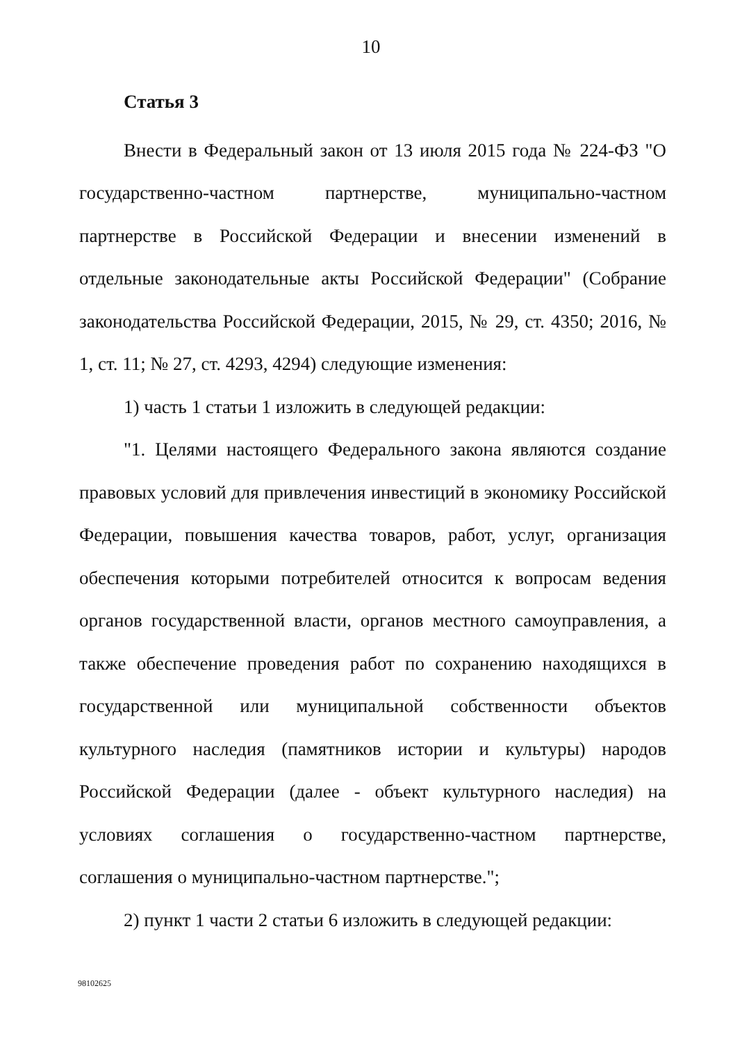10
Статья 3
Внести в Федеральный закон от 13 июля 2015 года № 224-ФЗ "О государственно-частном партнерстве, муниципально-частном партнерстве в Российской Федерации и внесении изменений в отдельные законодательные акты Российской Федерации" (Собрание законодательства Российской Федерации, 2015, № 29, ст. 4350; 2016, № 1, ст. 11; № 27, ст. 4293, 4294) следующие изменения:
1) часть 1 статьи 1 изложить в следующей редакции:
"1. Целями настоящего Федерального закона являются создание правовых условий для привлечения инвестиций в экономику Российской Федерации, повышения качества товаров, работ, услуг, организация обеспечения которыми потребителей относится к вопросам ведения органов государственной власти, органов местного самоуправления, а также обеспечение проведения работ по сохранению находящихся в государственной или муниципальной собственности объектов культурного наследия (памятников истории и культуры) народов Российской Федерации (далее - объект культурного наследия) на условиях соглашения о государственно-частном партнерстве, соглашения о муниципально-частном партнерстве.";
2) пункт 1 части 2 статьи 6 изложить в следующей редакции:
98102625